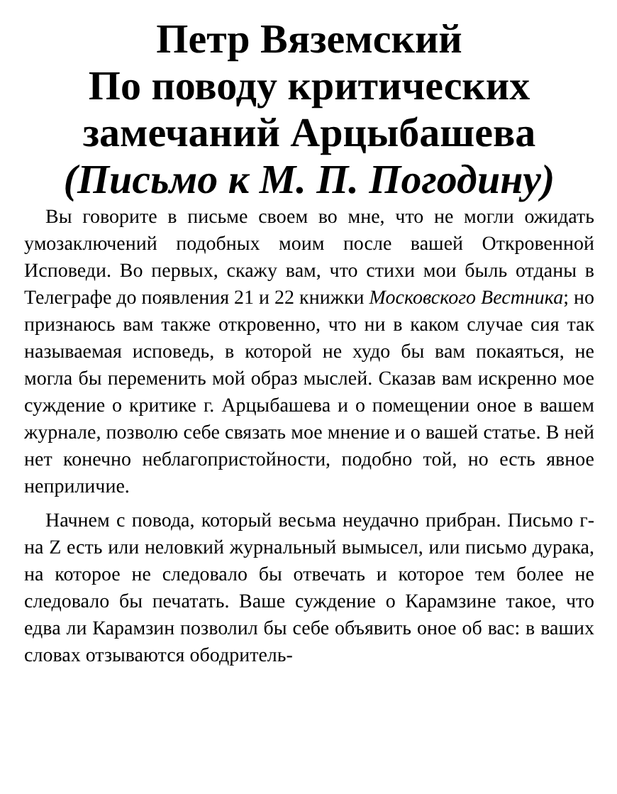Петр Вяземский
По поводу критических замечаний Арцыбашева
(Письмо к М. П. Погодину)
Вы говорите в письме своем во мне, что не могли ожидать умозаключений подобных моим после вашей Откровенной Исповеди. Во первых, скажу вам, что стихи мои быль отданы в Телеграфе до появления 21 и 22 книжки Московского Вестника; но признаюсь вам также откровенно, что ни в каком случае сия так называемая исповедь, в которой не худо бы вам покаяться, не могла бы переменить мой образ мыслей. Сказав вам искренно мое суждение о критике г. Арцыбашева и о помещении оное в вашем журнале, позволю себе связать мое мнение и о вашей статье. В ней нет конечно неблагопристойности, подобно той, но есть явное неприличие.
Начнем с повода, который весьма неудачно прибран. Письмо г-на Z есть или неловкий журнальный вымысел, или письмо дурака, на которое не следовало бы отвечать и которое тем более не следовало бы печатать. Ваше суждение о Карамзине такое, что едва ли Карамзин позволил бы себе объявить оное об вас: в ваших словах отзываются ободритель-